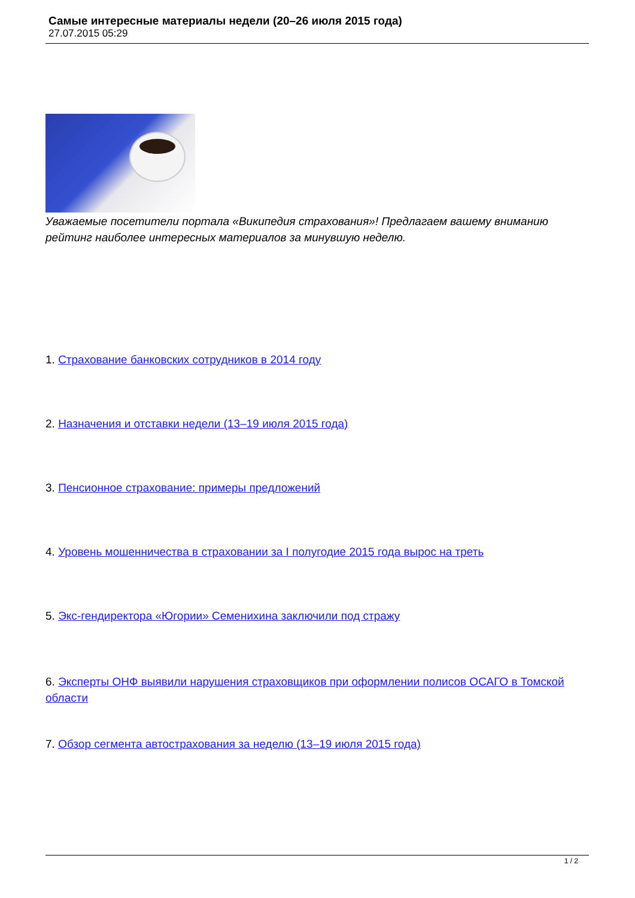Самые интересные материалы недели (20–26 июля 2015 года)
27.07.2015 05:29
Уважаемые посетители портала «Википедия страхования»! Предлагаем вашему вниманию рейтинг наиболее интересных материалов за минувшую неделю.
1. Страхование банковских сотрудников в 2014 году
2. Назначения и отставки недели (13–19 июля 2015 года)
3. Пенсионное страхование: примеры предложений
4. Уровень мошенничества в страховании за I полугодие 2015 года вырос на треть
5. Экс-гендиректора «Югории» Семенихина заключили под стражу
6. Эксперты ОНФ выявили нарушения страховщиков при оформлении полисов ОСАГО в Томской области
7. Обзор сегмента автострахования за неделю (13–19 июля 2015 года)
1 / 2